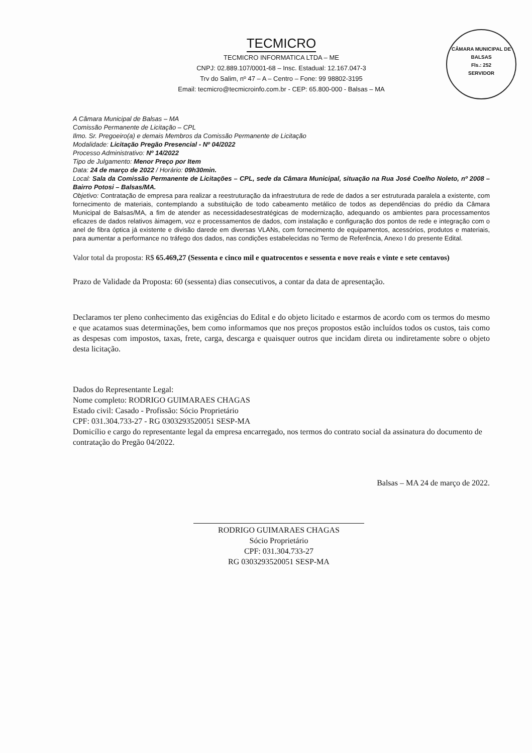TECMICRO
TECMICRO INFORMATICA LTDA – ME
CNPJ: 02.889.107/0001-68 – Insc. Estadual: 12.167.047-3
Trv do Salim, nº 47 – A – Centro – Fone: 99 98802-3195
Email: tecmicro@tecmicroinfo.com.br - CEP: 65.800-000 - Balsas – MA
CÂMARA MUNICIPAL DE BALSAS
Fls.: 252
SERVIDOR
A Câmara Municipal de Balsas – MA
Comissão Permanente de Licitação – CPL
Ilmo. Sr. Pregoeiro(a) e demais Membros da Comissão Permanente de Licitação
Modalidade: Licitação Pregão Presencial - Nº 04/2022
Processo Administrativo: Nº 14/2022
Tipo de Julgamento: Menor Preço por Item
Data: 24 de março de 2022 / Horário: 09h30min.
Local: Sala da Comissão Permanente de Licitações – CPL, sede da Câmara Municipal, situação na Rua José Coelho Noleto, nº 2008 – Bairro Potosi – Balsas/MA.
Objetivo: Contratação de empresa para realizar a reestruturação da infraestrutura de rede de dados a ser estruturada paralela a existente, com fornecimento de materiais, contemplando a substituição de todo cabeamento metálico de todos as dependências do prédio da Câmara Municipal de Balsas/MA, a fim de atender as necessidadesestratégicas de modernização, adequando os ambientes para processamentos eficazes de dados relativos àimagem, voz e processamentos de dados, com instalação e configuração dos pontos de rede e integração com o anel de fibra óptica já existente e divisão darede em diversas VLANs, com fornecimento de equipamentos, acessórios, produtos e materiais, para aumentar a performance no tráfego dos dados, nas condições estabelecidas no Termo de Referência, Anexo I do presente Edital.
Valor total da proposta: R$ 65.469,27 (Sessenta e cinco mil e quatrocentos e sessenta e nove reais e vinte e sete centavos)
Prazo de Validade da Proposta: 60 (sessenta) dias consecutivos, a contar da data de apresentação.
Declaramos ter pleno conhecimento das exigências do Edital e do objeto licitado e estarmos de acordo com os termos do mesmo e que acatamos suas determinações, bem como informamos que nos preços propostos estão incluídos todos os custos, tais como as despesas com impostos, taxas, frete, carga, descarga e quaisquer outros que incidam direta ou indiretamente sobre o objeto desta licitação.
Dados do Representante Legal:
Nome completo: RODRIGO GUIMARAES CHAGAS
Estado civil: Casado - Profissão: Sócio Proprietário
CPF: 031.304.733-27 - RG 0303293520051 SESP-MA
Domicílio e cargo do representante legal da empresa encarregado, nos termos do contrato social da assinatura do documento de contratação do Pregão 04/2022.
Balsas – MA 24 de março de 2022.
RODRIGO GUIMARAES CHAGAS
Sócio Proprietário
CPF: 031.304.733-27
RG 0303293520051 SESP-MA